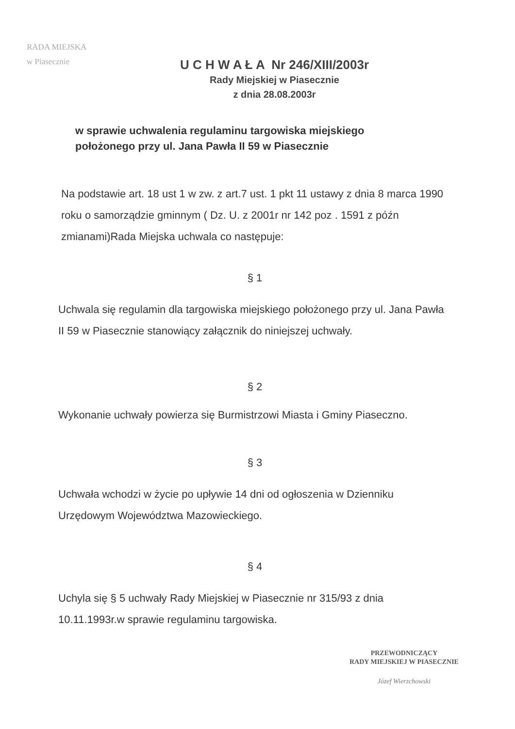RADA MIEJSKA
w Piasecznie
U C H W A Ł A Nr 246/XIII/2003r
Rady Miejskiej w Piasecznie
z dnia 28.08.2003r
w sprawie uchwalenia regulaminu targowiska miejskiego
położonego przy ul. Jana Pawła II 59 w Piasecznie
Na podstawie art. 18 ust 1 w zw. z art.7 ust. 1 pkt 11 ustawy z dnia 8 marca 1990 roku o samorządzie gminnym ( Dz. U. z 2001r nr 142 poz . 1591 z późn zmianami)Rada Miejska uchwala co następuje:
§ 1
Uchwala się regulamin dla targowiska miejskiego położonego przy ul. Jana Pawła II 59 w Piasecznie stanowiący załącznik do niniejszej uchwały.
§ 2
Wykonanie uchwały powierza się Burmistrzowi Miasta i Gminy Piaseczno.
§ 3
Uchwała wchodzi w życie po upływie 14 dni od ogłoszenia w Dzienniku Urzędowym Województwa Mazowieckiego.
§ 4
Uchyla się § 5 uchwały Rady Miejskiej w Piasecznie nr 315/93 z dnia 10.11.1993r.w sprawie regulaminu targowiska.
PRZEWODNICZĄCY
RADY MIEJSKIEJ W PIASECZNIE
Józef Wierzchowski